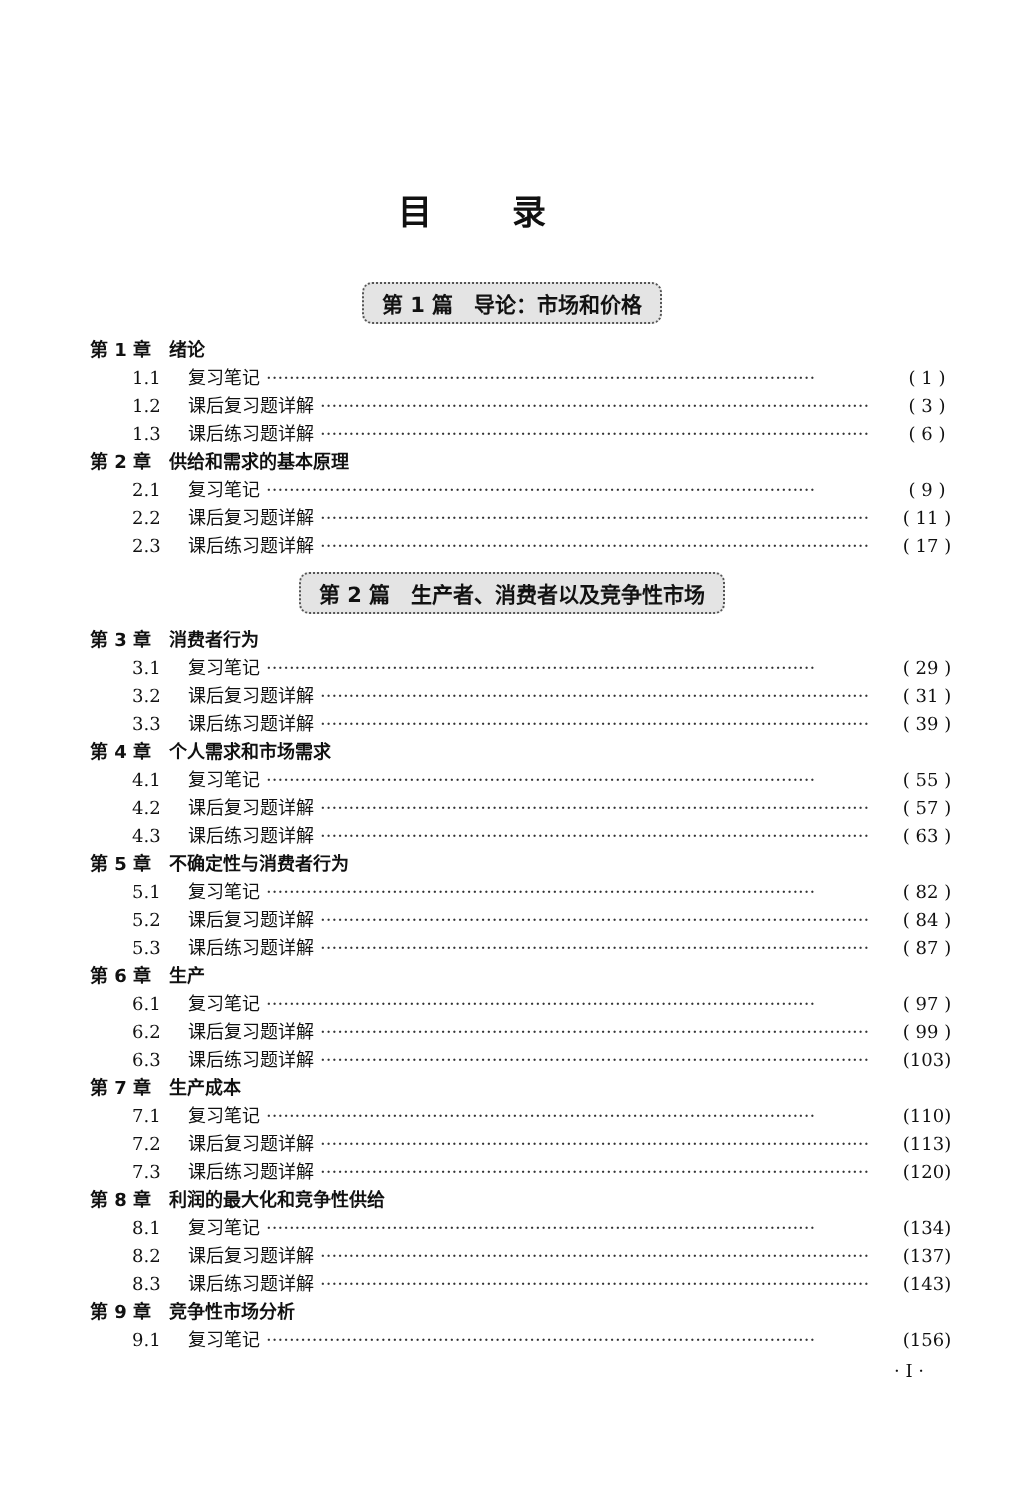目录
第 1 篇　导论：市场和价格
第 1 章　绪论
1.1 复习笔记 ································································································ ( 1 )
1.2 课后复习题详解 ································································································ ( 3 )
1.3 课后练习题详解 ································································································ ( 6 )
第 2 章　供给和需求的基本原理
2.1 复习笔记 ································································································ ( 9 )
2.2 课后复习题详解 ································································································ ( 11 )
2.3 课后练习题详解 ································································································ ( 17 )
第 2 篇　生产者、消费者以及竞争性市场
第 3 章　消费者行为
3.1 复习笔记 ································································································ ( 29 )
3.2 课后复习题详解 ································································································ ( 31 )
3.3 课后练习题详解 ································································································ ( 39 )
第 4 章　个人需求和市场需求
4.1 复习笔记 ································································································ ( 55 )
4.2 课后复习题详解 ································································································ ( 57 )
4.3 课后练习题详解 ································································································ ( 63 )
第 5 章　不确定性与消费者行为
5.1 复习笔记 ································································································ ( 82 )
5.2 课后复习题详解 ································································································ ( 84 )
5.3 课后练习题详解 ································································································ ( 87 )
第 6 章　生产
6.1 复习笔记 ································································································ ( 97 )
6.2 课后复习题详解 ································································································ ( 99 )
6.3 课后练习题详解 ································································································ (103)
第 7 章　生产成本
7.1 复习笔记 ································································································ (110)
7.2 课后复习题详解 ································································································ (113)
7.3 课后练习题详解 ································································································ (120)
第 8 章　利润的最大化和竞争性供给
8.1 复习笔记 ································································································ (134)
8.2 课后复习题详解 ································································································ (137)
8.3 课后练习题详解 ································································································ (143)
第 9 章　竞争性市场分析
9.1 复习笔记 ································································································ (156)
· I ·